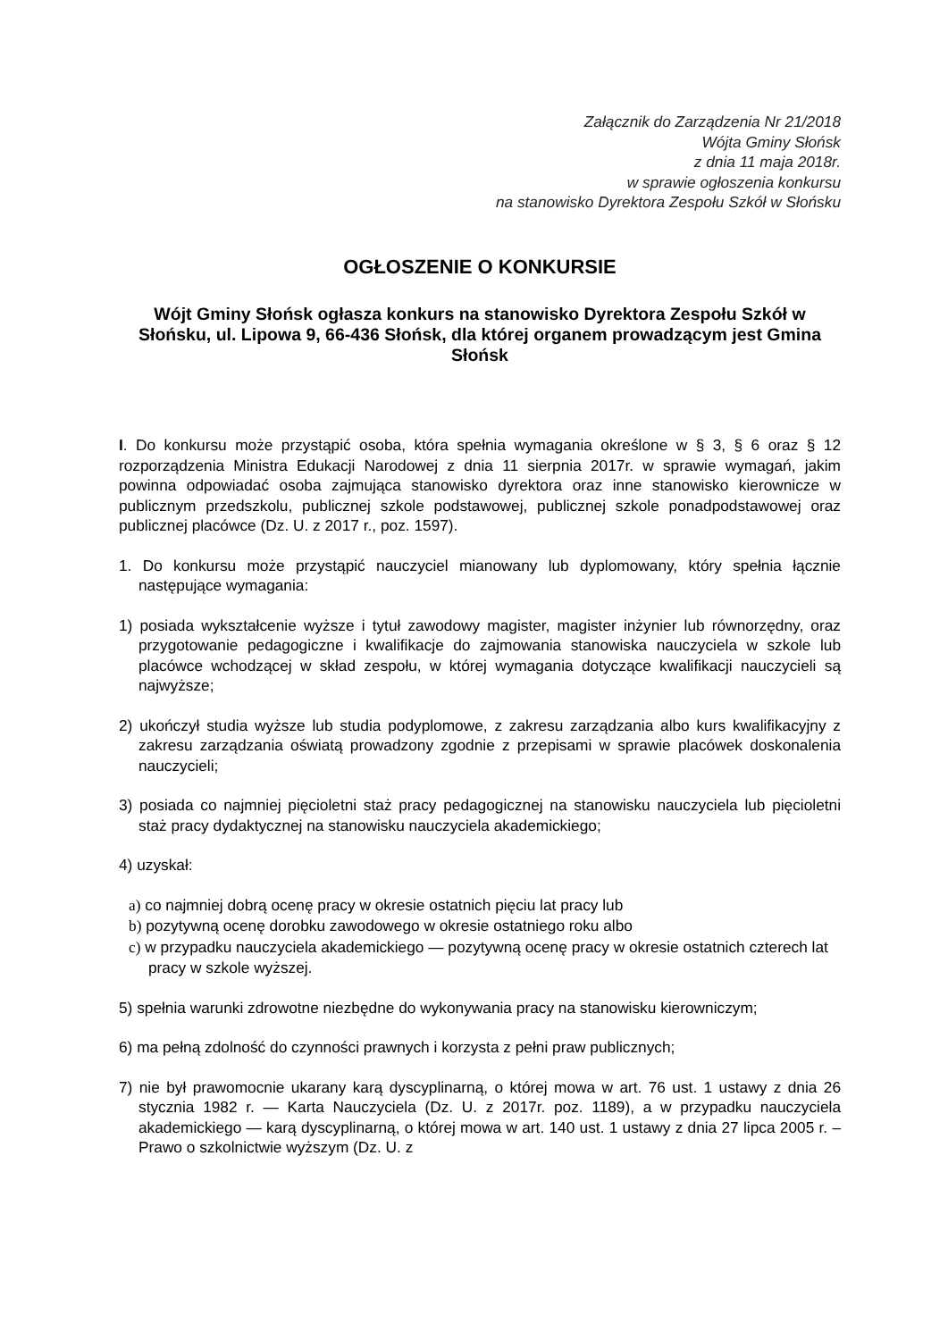Załącznik do Zarządzenia Nr 21/2018
Wójta Gminy Słońsk
z dnia 11 maja 2018r.
w sprawie ogłoszenia konkursu
na stanowisko Dyrektora Zespołu Szkół w Słońsku
OGŁOSZENIE O KONKURSIE
Wójt Gminy Słońsk ogłasza konkurs na stanowisko Dyrektora Zespołu Szkół w Słońsku, ul. Lipowa 9, 66-436 Słońsk, dla której organem prowadzącym jest Gmina Słońsk
I. Do konkursu może przystąpić osoba, która spełnia wymagania określone w § 3, § 6 oraz § 12 rozporządzenia Ministra Edukacji Narodowej z dnia 11 sierpnia 2017r. w sprawie wymagań, jakim powinna odpowiadać osoba zajmująca stanowisko dyrektora oraz inne stanowisko kierownicze w publicznym przedszkolu, publicznej szkole podstawowej, publicznej szkole ponadpodstawowej oraz publicznej placówce (Dz. U. z 2017 r., poz. 1597).
1. Do konkursu może przystąpić nauczyciel mianowany lub dyplomowany, który spełnia łącznie następujące wymagania:
1) posiada wykształcenie wyższe i tytuł zawodowy magister, magister inżynier lub równorzędny, oraz przygotowanie pedagogiczne i kwalifikacje do zajmowania stanowiska nauczyciela w szkole lub placówce wchodzącej w skład zespołu, w której wymagania dotyczące kwalifikacji nauczycieli są najwyższe;
2) ukończył studia wyższe lub studia podyplomowe, z zakresu zarządzania albo kurs kwalifikacyjny z zakresu zarządzania oświatą prowadzony zgodnie z przepisami w sprawie placówek doskonalenia nauczycieli;
3) posiada co najmniej pięcioletni staż pracy pedagogicznej na stanowisku nauczyciela lub pięcioletni staż pracy dydaktycznej na stanowisku nauczyciela akademickiego;
4) uzyskał:
a) co najmniej dobrą ocenę pracy w okresie ostatnich pięciu lat pracy lub
b) pozytywną ocenę dorobku zawodowego w okresie ostatniego roku albo
c) w przypadku nauczyciela akademickiego — pozytywną ocenę pracy w okresie ostatnich czterech lat pracy w szkole wyższej.
5) spełnia warunki zdrowotne niezbędne do wykonywania pracy na stanowisku kierowniczym;
6) ma pełną zdolność do czynności prawnych i korzysta z pełni praw publicznych;
7) nie był prawomocnie ukarany karą dyscyplinarną, o której mowa w art. 76 ust. 1 ustawy z dnia 26 stycznia 1982 r. — Karta Nauczyciela (Dz. U. z 2017r. poz. 1189), a w przypadku nauczyciela akademickiego — karą dyscyplinarną, o której mowa w art. 140 ust. 1 ustawy z dnia 27 lipca 2005 r. – Prawo o szkolnictwie wyższym (Dz. U. z